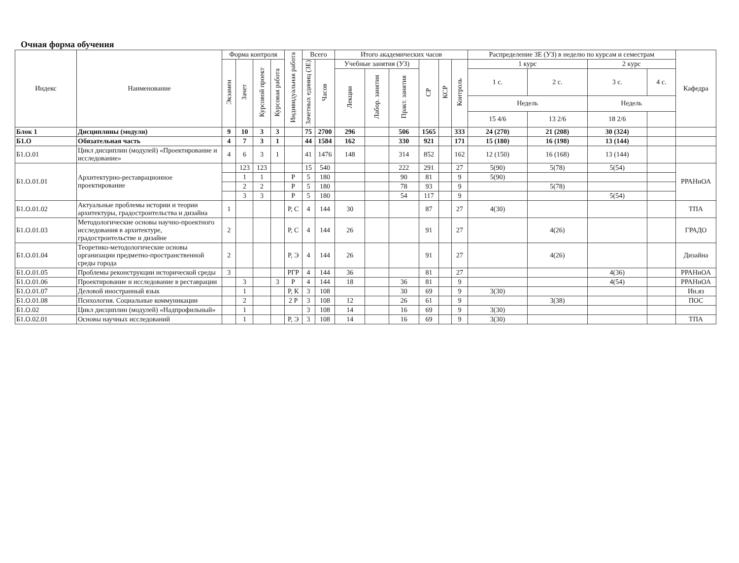Очная форма обучения
| Индекс | Наименование | Форма контроля | | | | Индивидуальная работа | Всего | | Итого академических часов | | | | | | Распределение ЗЕ (УЗ) в неделю по курсам и семестрам | | | | Кафедра |
| --- | --- | --- | --- | --- | --- | --- | --- | --- | --- | --- | --- | --- | --- | --- | --- | --- | --- | --- | --- |
| | | Экзамен | Зачет | Курсовой проект | Курсовая работа | | Зачетных единиц (ЗЕ) | Часов | Учебные занятия (УЗ) | | | СР | КСР | Контроль | 1 курс | | 2 курс | | |
| | | | | | | | | | Лекции | Лабор. занятия | Практ. занятия | | | | 1 с. | 2 с. | 3 с. | 4 с. | |
| | | | | | | | | | | | | | | | Недель | | Недель | | |
| | | | | | | | | | | | | | | | 15 4/6 | 13 2/6 | 18 2/6 | | |
| Блок 1 | Дисциплины (модули) | 9 | 10 | 3 | 3 | | 75 | 2700 | 296 | | 506 | 1565 | | 333 | 24 (270) | 21 (208) | 30 (324) | | |
| Б1.О | Обязательная часть | 4 | 7 | 3 | 1 | | 44 | 1584 | 162 | | 330 | 921 | | 171 | 15 (180) | 16 (198) | 13 (144) | | |
| Б1.О.01 | Цикл дисциплин (модулей) «Проектирование и исследование» | 4 | 6 | 3 | 1 | | 41 | 1476 | 148 | | 314 | 852 | | 162 | 12 (150) | 16 (168) | 13 (144) | | |
| Б1.О.01.01 | Архитектурно-реставрационное проектирование | | 123 | 123 | | | 15 | 540 | | | 222 | 291 | | 27 | 5(90) | 5(78) | 5(54) | | РРАНиОА |
| | | | 1 | 1 | | Р | 5 | 180 | | | 90 | 81 | | 9 | 5(90) | | | | |
| | | | 2 | 2 | | Р | 5 | 180 | | | 78 | 93 | | 9 | | 5(78) | | | |
| | | | 3 | 3 | | Р | 5 | 180 | | | 54 | 117 | | 9 | | | 5(54) | | |
| Б1.О.01.02 | Актуальные проблемы истории и теории архитектуры, градостроительства и дизайна | 1 | | | | Р, С | 4 | 144 | 30 | | | 87 | | 27 | 4(30) | | | | ТПА |
| Б1.О.01.03 | Методологические основы научно-проектного исследования в архитектуре, градостроительстве и дизайне | 2 | | | | Р, С | 4 | 144 | 26 | | | 91 | | 27 | | 4(26) | | | ГРАДО |
| Б1.О.01.04 | Теоретико-методологические основы организации предметно-пространственной среды города | 2 | | | | Р, Э | 4 | 144 | 26 | | | 91 | | 27 | | 4(26) | | | Дизайна |
| Б1.О.01.05 | Проблемы реконструкции исторической среды | 3 | | | | РГР | 4 | 144 | 36 | | | 81 | | 27 | | | 4(36) | | РРАНиОА |
| Б1.О.01.06 | Проектирование и исследование в реставрации | | 3 | | 3 | Р | 4 | 144 | 18 | | 36 | 81 | | 9 | | | 4(54) | | РРАНиОА |
| Б1.О.01.07 | Деловой иностранный язык | | 1 | | | Р, К | 3 | 108 | | | 30 | 69 | | 9 | 3(30) | | | | Ин.яз |
| Б1.О.01.08 | Психология. Социальные коммуникации | | 2 | | | 2 Р | 3 | 108 | 12 | | 26 | 61 | | 9 | | 3(38) | | | ПОС |
| Б1.О.02 | Цикл дисциплин (модулей) «Надпрофильный» | | 1 | | | | 3 | 108 | 14 | | 16 | 69 | | 9 | 3(30) | | | | |
| Б1.О.02.01 | Основы научных исследований | | 1 | | | Р, Э | 3 | 108 | 14 | | 16 | 69 | | 9 | 3(30) | | | | ТПА |